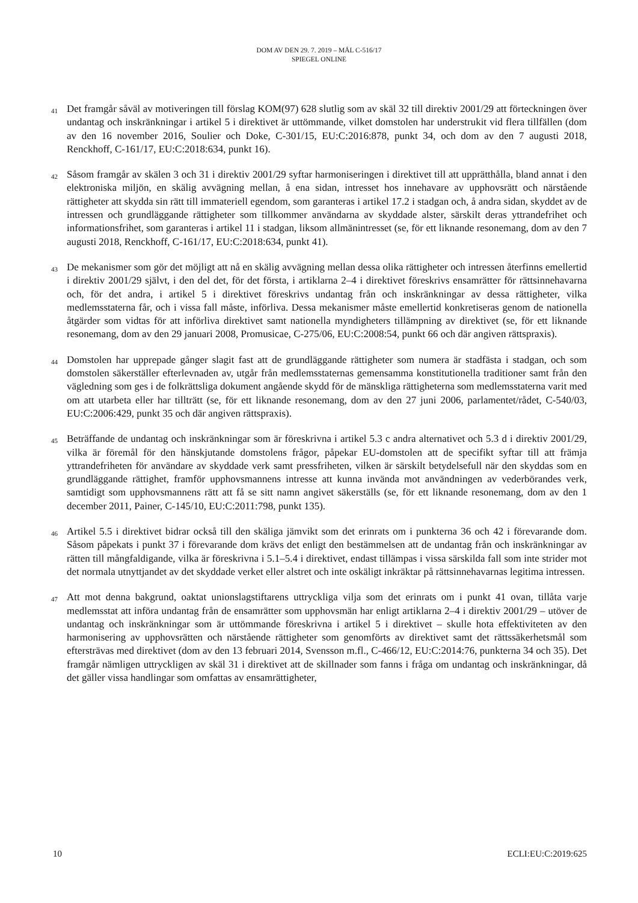DOM AV DEN 29. 7. 2019 – MÅL C-516/17
SPIEGEL ONLINE
41
Det framgår såväl av motiveringen till förslag KOM(97) 628 slutlig som av skäl 32 till direktiv 2001/29 att förteckningen över undantag och inskränkningar i artikel 5 i direktivet är uttömmande, vilket domstolen har understrukit vid flera tillfällen (dom av den 16 november 2016, Soulier och Doke, C-301/15, EU:C:2016:878, punkt 34, och dom av den 7 augusti 2018, Renckhoff, C-161/17, EU:C:2018:634, punkt 16).
42
Såsom framgår av skälen 3 och 31 i direktiv 2001/29 syftar harmoniseringen i direktivet till att upprätthålla, bland annat i den elektroniska miljön, en skälig avvägning mellan, å ena sidan, intresset hos innehavare av upphovsrätt och närstående rättigheter att skydda sin rätt till immateriell egendom, som garanteras i artikel 17.2 i stadgan och, å andra sidan, skyddet av de intressen och grundläggande rättigheter som tillkommer användarna av skyddade alster, särskilt deras yttrandefrihet och informationsfrihet, som garanteras i artikel 11 i stadgan, liksom allmänintresset (se, för ett liknande resonemang, dom av den 7 augusti 2018, Renckhoff, C-161/17, EU:C:2018:634, punkt 41).
43
De mekanismer som gör det möjligt att nå en skälig avvägning mellan dessa olika rättigheter och intressen återfinns emellertid i direktiv 2001/29 självt, i den del det, för det första, i artiklarna 2–4 i direktivet föreskrivs ensamrätter för rättsinnehavarna och, för det andra, i artikel 5 i direktivet föreskrivs undantag från och inskränkningar av dessa rättigheter, vilka medlemsstaterna får, och i vissa fall måste, införliva. Dessa mekanismer måste emellertid konkretiseras genom de nationella åtgärder som vidtas för att införliva direktivet samt nationella myndigheters tillämpning av direktivet (se, för ett liknande resonemang, dom av den 29 januari 2008, Promusicae, C-275/06, EU:C:2008:54, punkt 66 och där angiven rättspraxis).
44
Domstolen har upprepade gånger slagit fast att de grundläggande rättigheter som numera är stadfästa i stadgan, och som domstolen säkerställer efterlevnaden av, utgår från medlemsstaternas gemensamma konstitutionella traditioner samt från den vägledning som ges i de folkrättsliga dokument angående skydd för de mänskliga rättigheterna som medlemsstaterna varit med om att utarbeta eller har tillträtt (se, för ett liknande resonemang, dom av den 27 juni 2006, parlamentet/rådet, C-540/03, EU:C:2006:429, punkt 35 och där angiven rättspraxis).
45
Beträffande de undantag och inskränkningar som är föreskrivna i artikel 5.3 c andra alternativet och 5.3 d i direktiv 2001/29, vilka är föremål för den hänskjutande domstolens frågor, påpekar EU-domstolen att de specifikt syftar till att främja yttrandefriheten för användare av skyddade verk samt pressfriheten, vilken är särskilt betydelsefull när den skyddas som en grundläggande rättighet, framför upphovsmannens intresse att kunna invända mot användningen av vederbörandes verk, samtidigt som upphovsmannens rätt att få se sitt namn angivet säkerställs (se, för ett liknande resonemang, dom av den 1 december 2011, Painer, C-145/10, EU:C:2011:798, punkt 135).
46
Artikel 5.5 i direktivet bidrar också till den skäliga jämvikt som det erinrats om i punkterna 36 och 42 i förevarande dom. Såsom påpekats i punkt 37 i förevarande dom krävs det enligt den bestämmelsen att de undantag från och inskränkningar av rätten till mångfaldigande, vilka är föreskrivna i 5.1–5.4 i direktivet, endast tillämpas i vissa särskilda fall som inte strider mot det normala utnyttjandet av det skyddade verket eller alstret och inte oskäligt inkräktar på rättsinnehavarnas legitima intressen.
47
Att mot denna bakgrund, oaktat unionslagstiftarens uttryckliga vilja som det erinrats om i punkt 41 ovan, tillåta varje medlemsstat att införa undantag från de ensamrätter som upphovsmän har enligt artiklarna 2–4 i direktiv 2001/29 – utöver de undantag och inskränkningar som är uttömmande föreskrivna i artikel 5 i direktivet – skulle hota effektiviteten av den harmonisering av upphovsrätten och närstående rättigheter som genomförts av direktivet samt det rättssäkerhetsmål som eftersträvas med direktivet (dom av den 13 februari 2014, Svensson m.fl., C-466/12, EU:C:2014:76, punkterna 34 och 35). Det framgår nämligen uttryckligen av skäl 31 i direktivet att de skillnader som fanns i fråga om undantag och inskränkningar, då det gäller vissa handlingar som omfattas av ensamrättigheter,
10 ECLI:EU:C:2019:625